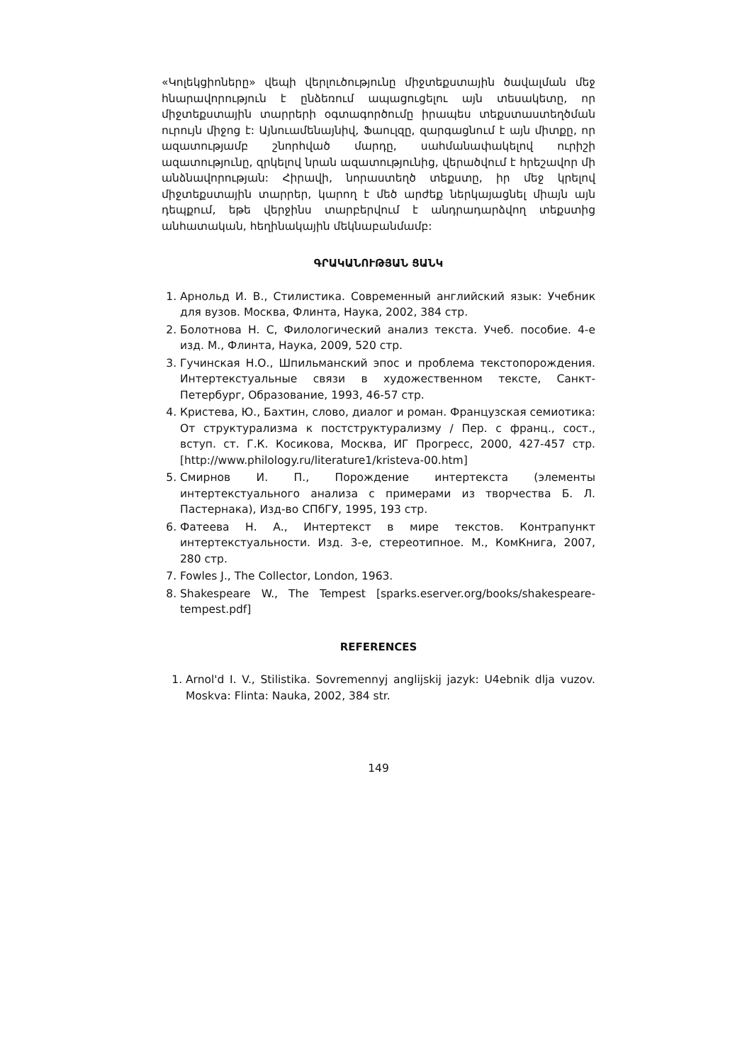«Կոլեկցիոները» վեպի վերլուծությունը միջտեքստային ծավալման մեջ հնարավորություն է ընձեռում ապացուցելու այն տեսակետը, որ միջտեքստային տարրերի օգտագործումը իրապես տեքստաստեղծման ուրույն միջոց է: Այնուամենայնիվ, Ֆաուլզը, զարգացնում է այն միտքը, որ ազատությամբ շնորհված մարդը, սահմանափակելով ուրիշի ազատությունը, զրկելով նրան ազատությունից, վերածվում է հրեշավոր մի անձնավորության: Հիրավի, նորաստեղծ տեքստը, իր մեջ կրելով միջտեքստային տարրեր, կարող է մեծ արժեք ներկայացնել միայն այն դեպքում, եթե վերջինս տարբերվում է անդրադարձվող տեքստից անհատական, հեղինակային մեկնաբանմամբ:
ԳՐԱԿԱՆՈՒԹՅԱՆ ՑԱՆԿ
1. Арнольд И. В., Стилистика. Современный английский язык: Учебник для вузов. Москва, Флинта, Наука, 2002, 384 стр.
2. Болотнова Н. С, Филологический анализ текста. Учеб. пособие. 4-е изд. М., Флинта, Наука, 2009, 520 стр.
3. Гучинская Н.О., Шпильманский эпос и проблема текстопорождения. Интертекстуальные связи в художественном тексте, Санкт-Петербург, Образование, 1993, 46-57 стр.
4. Кристева, Ю., Бахтин, слово, диалог и роман. Французская семиотика: От структурализма к постструктурализму / Пер. с франц., сост., вступ. ст. Г.К. Косикова, Москва, ИГ Прогресс, 2000, 427-457 стр. [http://www.philology.ru/literature1/kristeva-00.htm]
5. Смирнов И. П., Порождение интертекста (элементы интертекстуального анализа с примерами из творчества Б. Л. Пастернака), Изд-во СПбГУ, 1995, 193 стр.
6. Фатеева Н. А., Интертекст в мире текстов. Контрапункт интертекстуальности. Изд. 3-е, стереотипное. М., КомКнига, 2007, 280 стр.
7. Fowles J., The Collector, London, 1963.
8. Shakespeare W., The Tempest [sparks.eserver.org/books/shakespeare-tempest.pdf]
REFERENCES
1. Arnol'd I. V., Stilistika. Sovremennyj anglijskij jazyk: U4ebnik dlja vuzov. Moskva: Flinta: Nauka, 2002, 384 str.
149